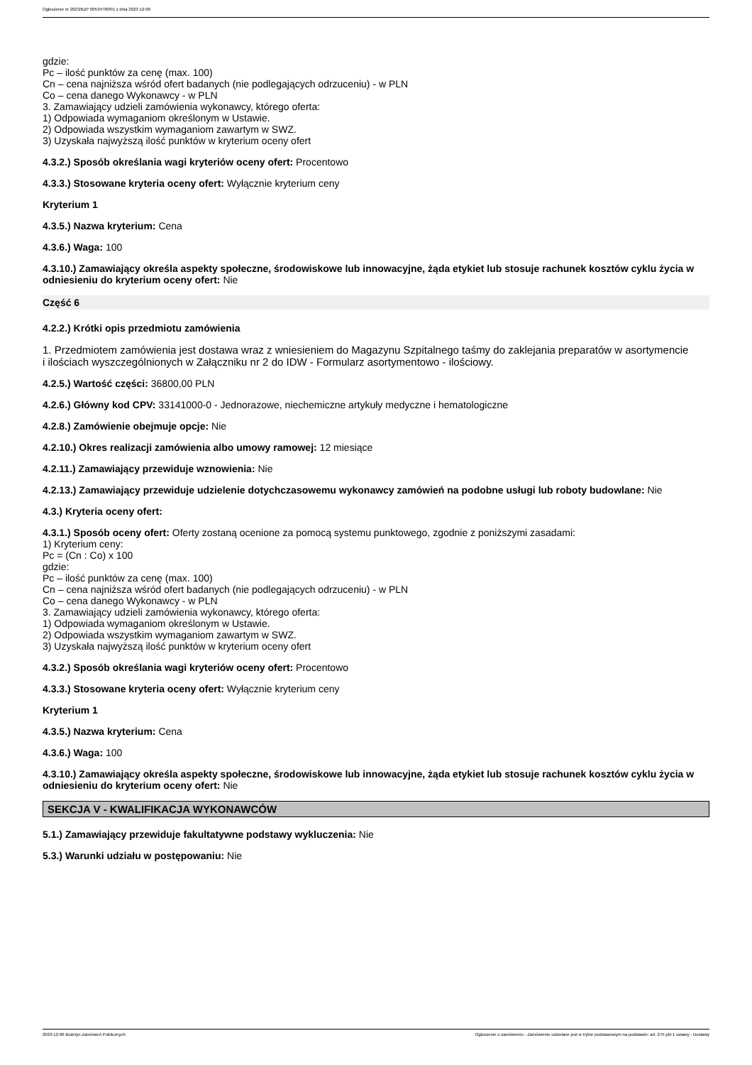Ogłoszenie nr 2023/BZP 00534790/01 z dnia 2023-12-06
gdzie:
Pc – ilość punktów za cenę (max. 100)
Cn – cena najniższa wśród ofert badanych (nie podlegających odrzuceniu) - w PLN
Co – cena danego Wykonawcy - w PLN
3. Zamawiający udzieli zamówienia wykonawcy, którego oferta:
1) Odpowiada wymaganiom określonym w Ustawie.
2) Odpowiada wszystkim wymaganiom zawartym w SWZ.
3) Uzyskała najwyższą ilość punktów w kryterium oceny ofert
4.3.2.) Sposób określania wagi kryteriów oceny ofert: Procentowo
4.3.3.) Stosowane kryteria oceny ofert: Wyłącznie kryterium ceny
Kryterium 1
4.3.5.) Nazwa kryterium: Cena
4.3.6.) Waga: 100
4.3.10.) Zamawiający określa aspekty społeczne, środowiskowe lub innowacyjne, żąda etykiet lub stosuje rachunek kosztów cyklu życia w odniesieniu do kryterium oceny ofert: Nie
Część 6
4.2.2.) Krótki opis przedmiotu zamówienia
1. Przedmiotem zamówienia jest dostawa wraz z wniesieniem do Magazynu Szpitalnego taśmy do zaklejania preparatów w asortymencie
i ilościach wyszczególnionych w Załączniku nr 2 do IDW - Formularz asortymentowo - ilościowy.
4.2.5.) Wartość części: 36800,00 PLN
4.2.6.) Główny kod CPV: 33141000-0 - Jednorazowe, niechemiczne artykuły medyczne i hematologiczne
4.2.8.) Zamówienie obejmuje opcje: Nie
4.2.10.) Okres realizacji zamówienia albo umowy ramowej: 12 miesiące
4.2.11.) Zamawiający przewiduje wznowienia: Nie
4.2.13.) Zamawiający przewiduje udzielenie dotychczasowemu wykonawcy zamówień na podobne usługi lub roboty budowlane: Nie
4.3.) Kryteria oceny ofert:
4.3.1.) Sposób oceny ofert: Oferty zostaną ocenione za pomocą systemu punktowego, zgodnie z poniższymi zasadami:
1) Kryterium ceny:
Pc = (Cn : Co) x 100
gdzie:
Pc – ilość punktów za cenę (max. 100)
Cn – cena najniższa wśród ofert badanych (nie podlegających odrzuceniu) - w PLN
Co – cena danego Wykonawcy - w PLN
3. Zamawiający udzieli zamówienia wykonawcy, którego oferta:
1) Odpowiada wymaganiom określonym w Ustawie.
2) Odpowiada wszystkim wymaganiom zawartym w SWZ.
3) Uzyskała najwyższą ilość punktów w kryterium oceny ofert
4.3.2.) Sposób określania wagi kryteriów oceny ofert: Procentowo
4.3.3.) Stosowane kryteria oceny ofert: Wyłącznie kryterium ceny
Kryterium 1
4.3.5.) Nazwa kryterium: Cena
4.3.6.) Waga: 100
4.3.10.) Zamawiający określa aspekty społeczne, środowiskowe lub innowacyjne, żąda etykiet lub stosuje rachunek kosztów cyklu życia w odniesieniu do kryterium oceny ofert: Nie
SEKCJA V - KWALIFIKACJA WYKONAWCÓW
5.1.) Zamawiający przewiduje fakultatywne podstawy wykluczenia: Nie
5.3.) Warunki udziału w postępowaniu: Nie
2023-12-06 Biuletyn Zamówień Publicznych Ogłoszenie o zamówieniu - Zamówienie udzielane jest w trybie podstawowym na podstawie: art. 275 pkt 1 ustawy - Dostawy